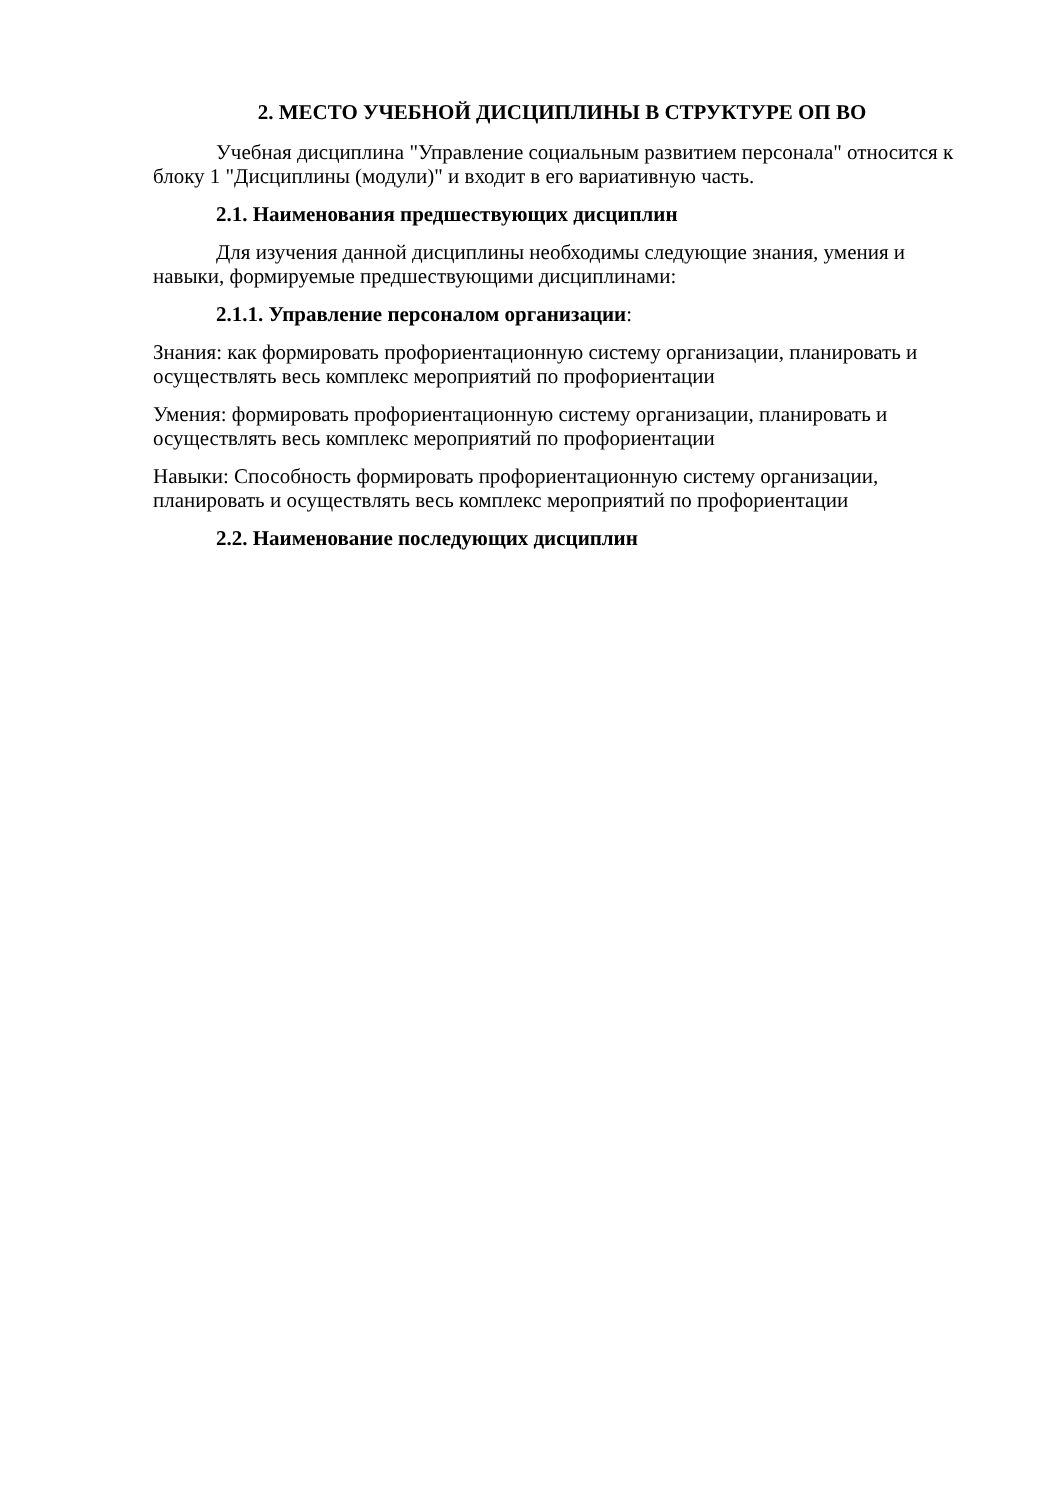2. МЕСТО УЧЕБНОЙ ДИСЦИПЛИНЫ В СТРУКТУРЕ ОП ВО
Учебная дисциплина "Управление социальным развитием персонала" относится к блоку 1 "Дисциплины (модули)" и входит в его вариативную часть.
2.1. Наименования предшествующих дисциплин
Для изучения данной дисциплины необходимы следующие знания, умения и навыки, формируемые предшествующими дисциплинами:
2.1.1. Управление персоналом организации:
Знания: как формировать профориентационную систему организации, планировать и осуществлять весь комплекс мероприятий по профориентации
Умения: формировать профориентационную систему организации, планировать и осуществлять весь комплекс мероприятий по профориентации
Навыки: Способность формировать профориентационную систему организации, планировать и осуществлять весь комплекс мероприятий по профориентации
2.2. Наименование последующих дисциплин